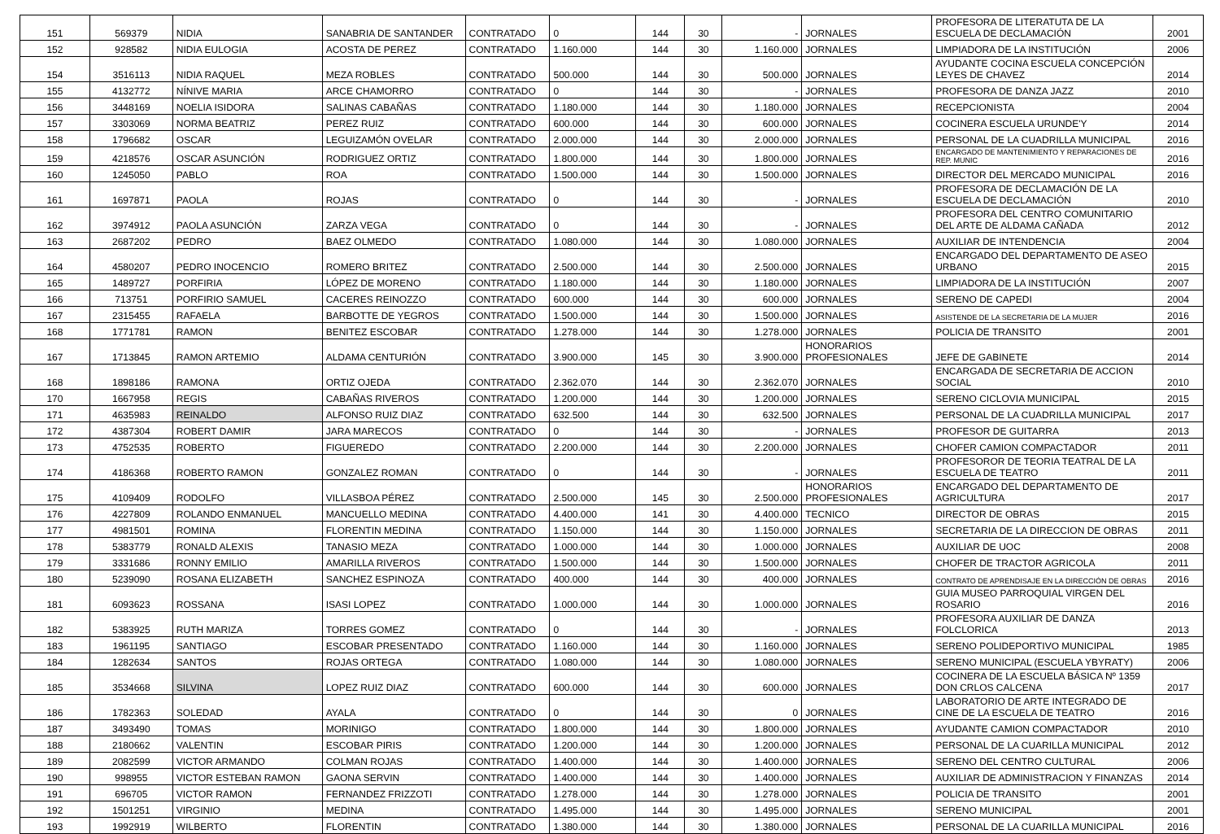| 151 | 569379 | NIDIA | SANABRIA DE SANTANDER | CONTRATADO | 0 | 144 | 30 | - | JORNALES | PROFESORA DE LITERATUTA DE LA ESCUELA DE DECLAMACIÓN | 2001 |
| 152 | 928582 | NIDIA EULOGIA | ACOSTA DE PEREZ | CONTRATADO | 1.160.000 | 144 | 30 | 1.160.000 | JORNALES | LIMPIADORA DE LA INSTITUCIÓN | 2006 |
| 154 | 3516113 | NIDIA RAQUEL | MEZA ROBLES | CONTRATADO | 500.000 | 144 | 30 | 500.000 | JORNALES | AYUDANTE COCINA ESCUELA CONCEPCIÓN LEYES DE CHAVEZ | 2014 |
| 155 | 4132772 | NÍNIVE MARIA | ARCE CHAMORRO | CONTRATADO | 0 | 144 | 30 | - | JORNALES | PROFESORA DE DANZA JAZZ | 2010 |
| 156 | 3448169 | NOELIA ISIDORA | SALINAS CABAÑAS | CONTRATADO | 1.180.000 | 144 | 30 | 1.180.000 | JORNALES | RECEPCIONISTA | 2004 |
| 157 | 3303069 | NORMA BEATRIZ | PEREZ RUIZ | CONTRATADO | 600.000 | 144 | 30 | 600.000 | JORNALES | COCINERA ESCUELA URUNDE'Y | 2014 |
| 158 | 1796682 | OSCAR | LEGUIZAMÓN OVELAR | CONTRATADO | 2.000.000 | 144 | 30 | 2.000.000 | JORNALES | PERSONAL DE LA CUADRILLA MUNICIPAL | 2016 |
| 159 | 4218576 | OSCAR ASUNCIÓN | RODRIGUEZ ORTIZ | CONTRATADO | 1.800.000 | 144 | 30 | 1.800.000 | JORNALES | ENCARGADO DE MANTENIMIENTO Y REPARACIONES DE REP. MUNIC | 2016 |
| 160 | 1245050 | PABLO | ROA | CONTRATADO | 1.500.000 | 144 | 30 | 1.500.000 | JORNALES | DIRECTOR DEL MERCADO MUNICIPAL | 2016 |
| 161 | 1697871 | PAOLA | ROJAS | CONTRATADO | 0 | 144 | 30 | - | JORNALES | PROFESORA DE DECLAMACIÓN DE LA ESCUELA DE DECLAMACIÓN | 2010 |
| 162 | 3974912 | PAOLA ASUNCIÓN | ZARZA VEGA | CONTRATADO | 0 | 144 | 30 | - | JORNALES | PROFESORA DEL CENTRO COMUNITARIO DEL ARTE DE ALDAMA CAÑADA | 2012 |
| 163 | 2687202 | PEDRO | BAEZ OLMEDO | CONTRATADO | 1.080.000 | 144 | 30 | 1.080.000 | JORNALES | AUXILIAR DE INTENDENCIA | 2004 |
| 164 | 4580207 | PEDRO INOCENCIO | ROMERO BRITEZ | CONTRATADO | 2.500.000 | 144 | 30 | 2.500.000 | JORNALES | ENCARGADO DEL DEPARTAMENTO DE ASEO URBANO | 2015 |
| 165 | 1489727 | PORFIRIA | LÓPEZ DE MORENO | CONTRATADO | 1.180.000 | 144 | 30 | 1.180.000 | JORNALES | LIMPIADORA DE LA INSTITUCIÓN | 2007 |
| 166 | 713751 | PORFIRIO SAMUEL | CACERES REINOZZO | CONTRATADO | 600.000 | 144 | 30 | 600.000 | JORNALES | SERENO DE CAPEDI | 2004 |
| 167 | 2315455 | RAFAELA | BARBOTTE DE YEGROS | CONTRATADO | 1.500.000 | 144 | 30 | 1.500.000 | JORNALES | ASISTENDE DE LA SECRETARIA DE LA MUJER | 2016 |
| 168 | 1771781 | RAMON | BENITEZ ESCOBAR | CONTRATADO | 1.278.000 | 144 | 30 | 1.278.000 | JORNALES | POLICIA DE TRANSITO | 2001 |
| 167 | 1713845 | RAMON ARTEMIO | ALDAMA CENTURIÓN | CONTRATADO | 3.900.000 | 145 | 30 | 3.900.000 | HONORARIOS PROFESIONALES | JEFE DE GABINETE | 2014 |
| 168 | 1898186 | RAMONA | ORTIZ OJEDA | CONTRATADO | 2.362.070 | 144 | 30 | 2.362.070 | JORNALES | ENCARGADA DE SECRETARIA DE ACCION SOCIAL | 2010 |
| 170 | 1667958 | REGIS | CABAÑAS RIVEROS | CONTRATADO | 1.200.000 | 144 | 30 | 1.200.000 | JORNALES | SERENO CICLOVIA MUNICIPAL | 2015 |
| 171 | 4635983 | REINALDO | ALFONSO RUIZ DIAZ | CONTRATADO | 632.500 | 144 | 30 | 632.500 | JORNALES | PERSONAL DE LA CUADRILLA MUNICIPAL | 2017 |
| 172 | 4387304 | ROBERT DAMIR | JARA MARECOS | CONTRATADO | 0 | 144 | 30 | - | JORNALES | PROFESOR DE GUITARRA | 2013 |
| 173 | 4752535 | ROBERTO | FIGUEREDO | CONTRATADO | 2.200.000 | 144 | 30 | 2.200.000 | JORNALES | CHOFER CAMION COMPACTADOR | 2011 |
| 174 | 4186368 | ROBERTO RAMON | GONZALEZ ROMAN | CONTRATADO | 0 | 144 | 30 | - | JORNALES | PROFESOROR DE TEORIA TEATRAL DE LA ESCUELA DE TEATRO | 2011 |
| 175 | 4109409 | RODOLFO | VILLASBOA PÉREZ | CONTRATADO | 2.500.000 | 145 | 30 | 2.500.000 | HONORARIOS PROFESIONALES | ENCARGADO DEL DEPARTAMENTO DE AGRICULTURA | 2017 |
| 176 | 4227809 | ROLANDO ENMANUEL | MANCUELLO MEDINA | CONTRATADO | 4.400.000 | 141 | 30 | 4.400.000 | TECNICO | DIRECTOR DE OBRAS | 2015 |
| 177 | 4981501 | ROMINA | FLORENTIN MEDINA | CONTRATADO | 1.150.000 | 144 | 30 | 1.150.000 | JORNALES | SECRETARIA DE LA DIRECCION DE OBRAS | 2011 |
| 178 | 5383779 | RONALD ALEXIS | TANASIO MEZA | CONTRATADO | 1.000.000 | 144 | 30 | 1.000.000 | JORNALES | AUXILIAR DE UOC | 2008 |
| 179 | 3331686 | RONNY EMILIO | AMARILLA RIVEROS | CONTRATADO | 1.500.000 | 144 | 30 | 1.500.000 | JORNALES | CHOFER DE TRACTOR AGRICOLA | 2011 |
| 180 | 5239090 | ROSANA ELIZABETH | SANCHEZ ESPINOZA | CONTRATADO | 400.000 | 144 | 30 | 400.000 | JORNALES | CONTRATO DE APRENDISAJE EN LA DIRECCIÓN DE OBRAS | 2016 |
| 181 | 6093623 | ROSSANA | ISASI LOPEZ | CONTRATADO | 1.000.000 | 144 | 30 | 1.000.000 | JORNALES | GUIA MUSEO PARROQUIAL VIRGEN DEL ROSARIO | 2016 |
| 182 | 5383925 | RUTH MARIZA | TORRES GOMEZ | CONTRATADO | 0 | 144 | 30 | - | JORNALES | PROFESORA AUXILIAR DE DANZA FOLCLORICA | 2013 |
| 183 | 1961195 | SANTIAGO | ESCOBAR PRESENTADO | CONTRATADO | 1.160.000 | 144 | 30 | 1.160.000 | JORNALES | SERENO POLIDEPORTIVO MUNICIPAL | 1985 |
| 184 | 1282634 | SANTOS | ROJAS ORTEGA | CONTRATADO | 1.080.000 | 144 | 30 | 1.080.000 | JORNALES | SERENO MUNICIPAL (ESCUELA YBYRATY) | 2006 |
| 185 | 3534668 | SILVINA | LOPEZ RUIZ DIAZ | CONTRATADO | 600.000 | 144 | 30 | 600.000 | JORNALES | COCINERA DE LA ESCUELA BÁSICA Nº 1359 DON CRLOS CALCENA | 2017 |
| 186 | 1782363 | SOLEDAD | AYALA | CONTRATADO | 0 | 144 | 30 | 0 | JORNALES | LABORATORIO DE ARTE INTEGRADO DE CINE DE LA ESCUELA DE TEATRO | 2016 |
| 187 | 3493490 | TOMAS | MORINIGO | CONTRATADO | 1.800.000 | 144 | 30 | 1.800.000 | JORNALES | AYUDANTE CAMION COMPACTADOR | 2010 |
| 188 | 2180662 | VALENTIN | ESCOBAR PIRIS | CONTRATADO | 1.200.000 | 144 | 30 | 1.200.000 | JORNALES | PERSONAL DE LA CUARILLA MUNICIPAL | 2012 |
| 189 | 2082599 | VICTOR ARMANDO | COLMAN ROJAS | CONTRATADO | 1.400.000 | 144 | 30 | 1.400.000 | JORNALES | SERENO DEL CENTRO CULTURAL | 2006 |
| 190 | 998955 | VICTOR ESTEBAN RAMON | GAONA SERVIN | CONTRATADO | 1.400.000 | 144 | 30 | 1.400.000 | JORNALES | AUXILIAR DE ADMINISTRACION Y FINANZAS | 2014 |
| 191 | 696705 | VICTOR RAMON | FERNANDEZ FRIZZOTI | CONTRATADO | 1.278.000 | 144 | 30 | 1.278.000 | JORNALES | POLICIA DE TRANSITO | 2001 |
| 192 | 1501251 | VIRGINIO | MEDINA | CONTRATADO | 1.495.000 | 144 | 30 | 1.495.000 | JORNALES | SERENO MUNICIPAL | 2001 |
| 193 | 1992919 | WILBERTO | FLORENTIN | CONTRATADO | 1.380.000 | 144 | 30 | 1.380.000 | JORNALES | PERSONAL DE LA CUARILLA MUNICIPAL | 2016 |